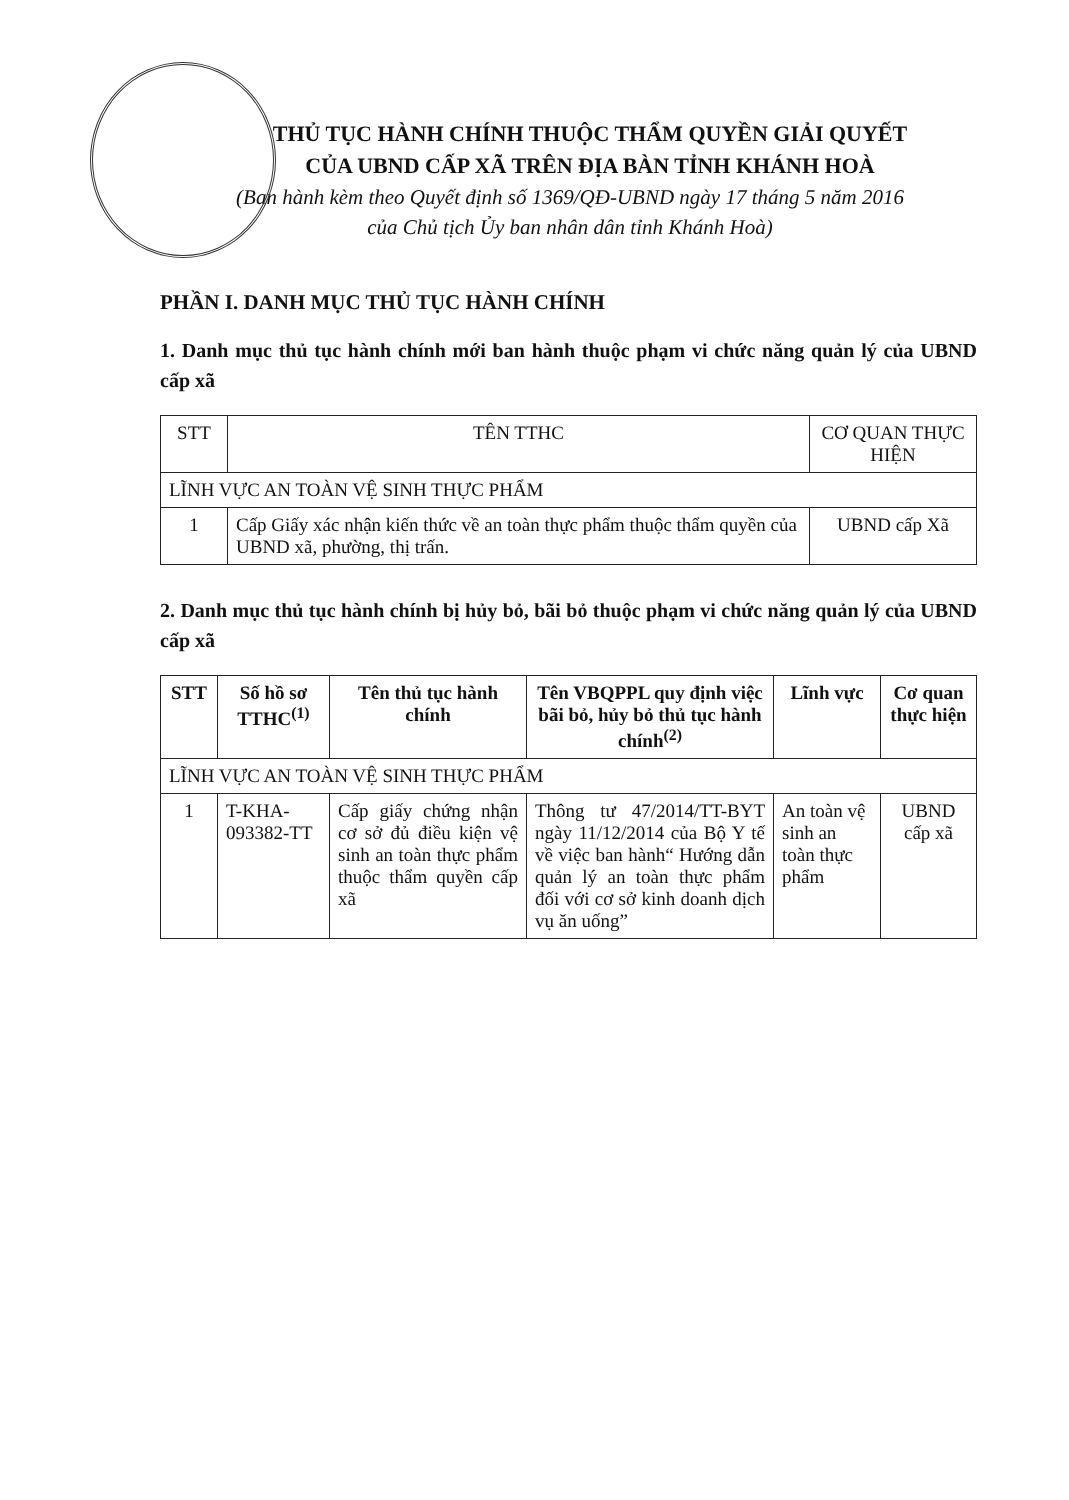THỦ TỤC HÀNH CHÍNH THUỘC THẨM QUYỀN GIẢI QUYẾT
CỦA UBND CẤP XÃ TRÊN ĐỊA BÀN TỈNH KHÁNH HOÀ
(Ban hành kèm theo Quyết định số 1369/QĐ-UBND ngày 17 tháng 5 năm 2016
của Chủ tịch Ủy ban nhân dân tỉnh Khánh Hoà)
PHẦN I. DANH MỤC THỦ TỤC HÀNH CHÍNH
1. Danh mục thủ tục hành chính mới ban hành thuộc phạm vi chức năng quản lý của UBND cấp xã
| STT | TÊN TTHC | CƠ QUAN THỰC HIỆN |
| --- | --- | --- |
| LĨNH VỰC AN TOÀN VỆ SINH THỰC PHẨM | | |
| 1 | Cấp Giấy xác nhận kiến thức về an toàn thực phẩm thuộc thẩm quyền của UBND xã, phường, thị trấn. | UBND cấp Xã |
2. Danh mục thủ tục hành chính bị hủy bỏ, bãi bỏ thuộc phạm vi chức năng quản lý của UBND cấp xã
| STT | Số hồ sơ TTHC<sup>(1)</sup> | Tên thủ tục hành chính | Tên VBQPPL quy định việc bãi bỏ, hủy bỏ thủ tục hành chính<sup>(2)</sup> | Lĩnh vực | Cơ quan thực hiện |
| --- | --- | --- | --- | --- | --- |
| LĨNH VỰC AN TOÀN VỆ SINH THỰC PHẨM | | | | | |
| 1 | T-KHA-093382-TT | Cấp giấy chứng nhận cơ sở đủ điều kiện vệ sinh an toàn thực phẩm thuộc thẩm quyền cấp xã | Thông tư 47/2014/TT-BYT ngày 11/12/2014 của Bộ Y tế về việc ban hành“ Hướng dẫn quản lý an toàn thực phẩm đối với cơ sở kinh doanh dịch vụ ăn uống” | An toàn vệ sinh an toàn thực phẩm | UBND cấp xã |